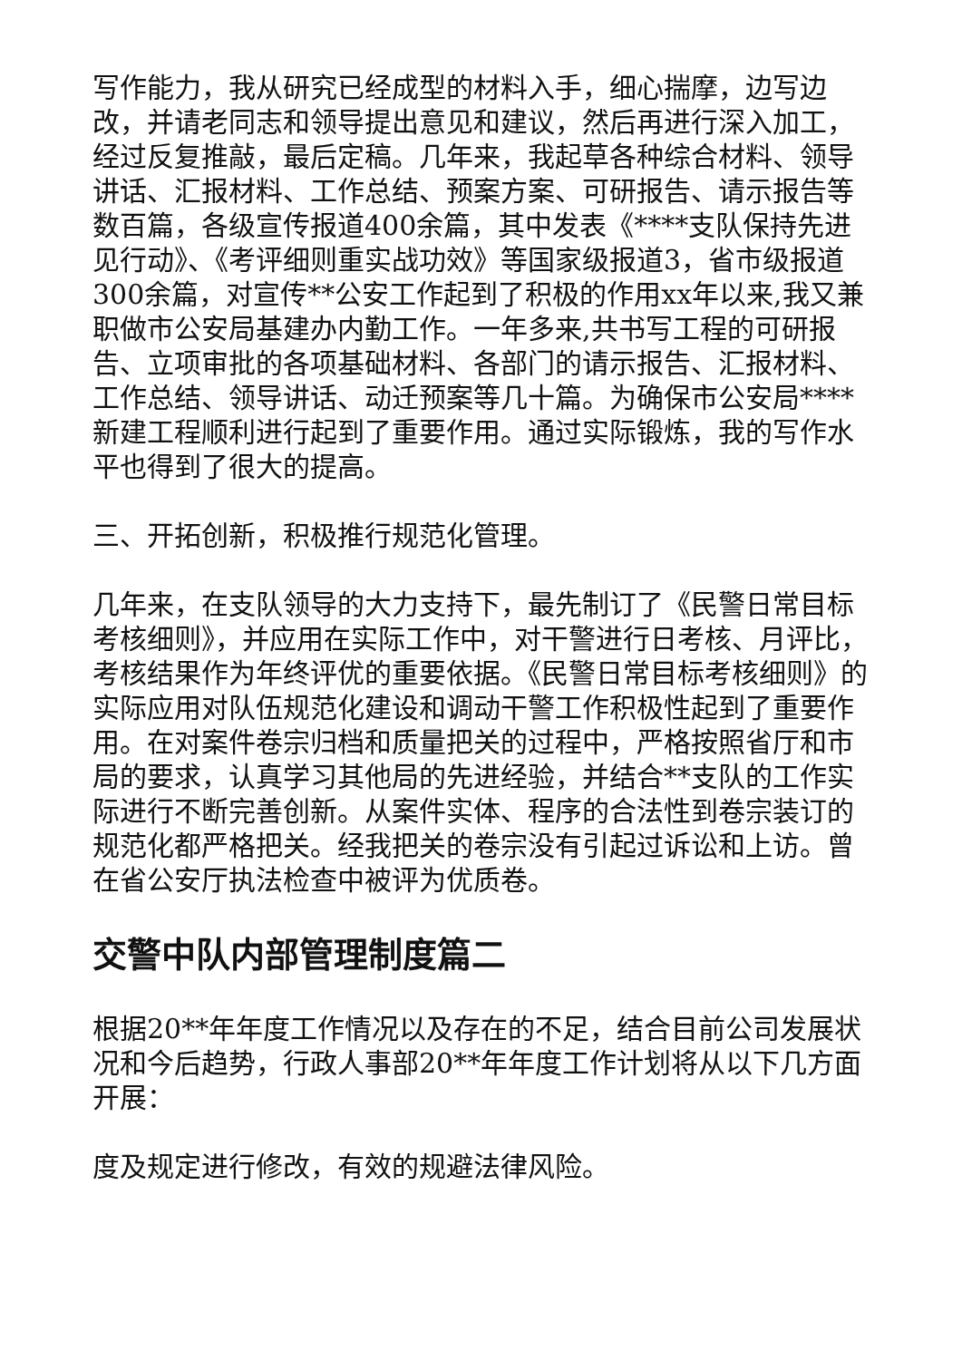写作能力，我从研究已经成型的材料入手，细心揣摩，边写边改，并请老同志和领导提出意见和建议，然后再进行深入加工，经过反复推敲，最后定稿。几年来，我起草各种综合材料、领导讲话、汇报材料、工作总结、预案方案、可研报告、请示报告等数百篇，各级宣传报道400余篇，其中发表《****支队保持先进见行动》、《考评细则重实战功效》等国家级报道3，省市级报道300余篇，对宣传**公安工作起到了积极的作用xx年以来,我又兼职做市公安局基建办内勤工作。一年多来,共书写工程的可研报告、立项审批的各项基础材料、各部门的请示报告、汇报材料、工作总结、领导讲话、动迁预案等几十篇。为确保市公安局****新建工程顺利进行起到了重要作用。通过实际锻炼，我的写作水平也得到了很大的提高。
三、开拓创新，积极推行规范化管理。
几年来，在支队领导的大力支持下，最先制订了《民警日常目标考核细则》，并应用在实际工作中，对干警进行日考核、月评比，考核结果作为年终评优的重要依据。《民警日常目标考核细则》的实际应用对队伍规范化建设和调动干警工作积极性起到了重要作用。在对案件卷宗归档和质量把关的过程中，严格按照省厅和市局的要求，认真学习其他局的先进经验，并结合**支队的工作实际进行不断完善创新。从案件实体、程序的合法性到卷宗装订的规范化都严格把关。经我把关的卷宗没有引起过诉讼和上访。曾在省公安厅执法检查中被评为优质卷。
交警中队内部管理制度篇二
根据20**年年度工作情况以及存在的不足，结合目前公司发展状况和今后趋势，行政人事部20**年年度工作计划将从以下几方面开展：
度及规定进行修改，有效的规避法律风险。